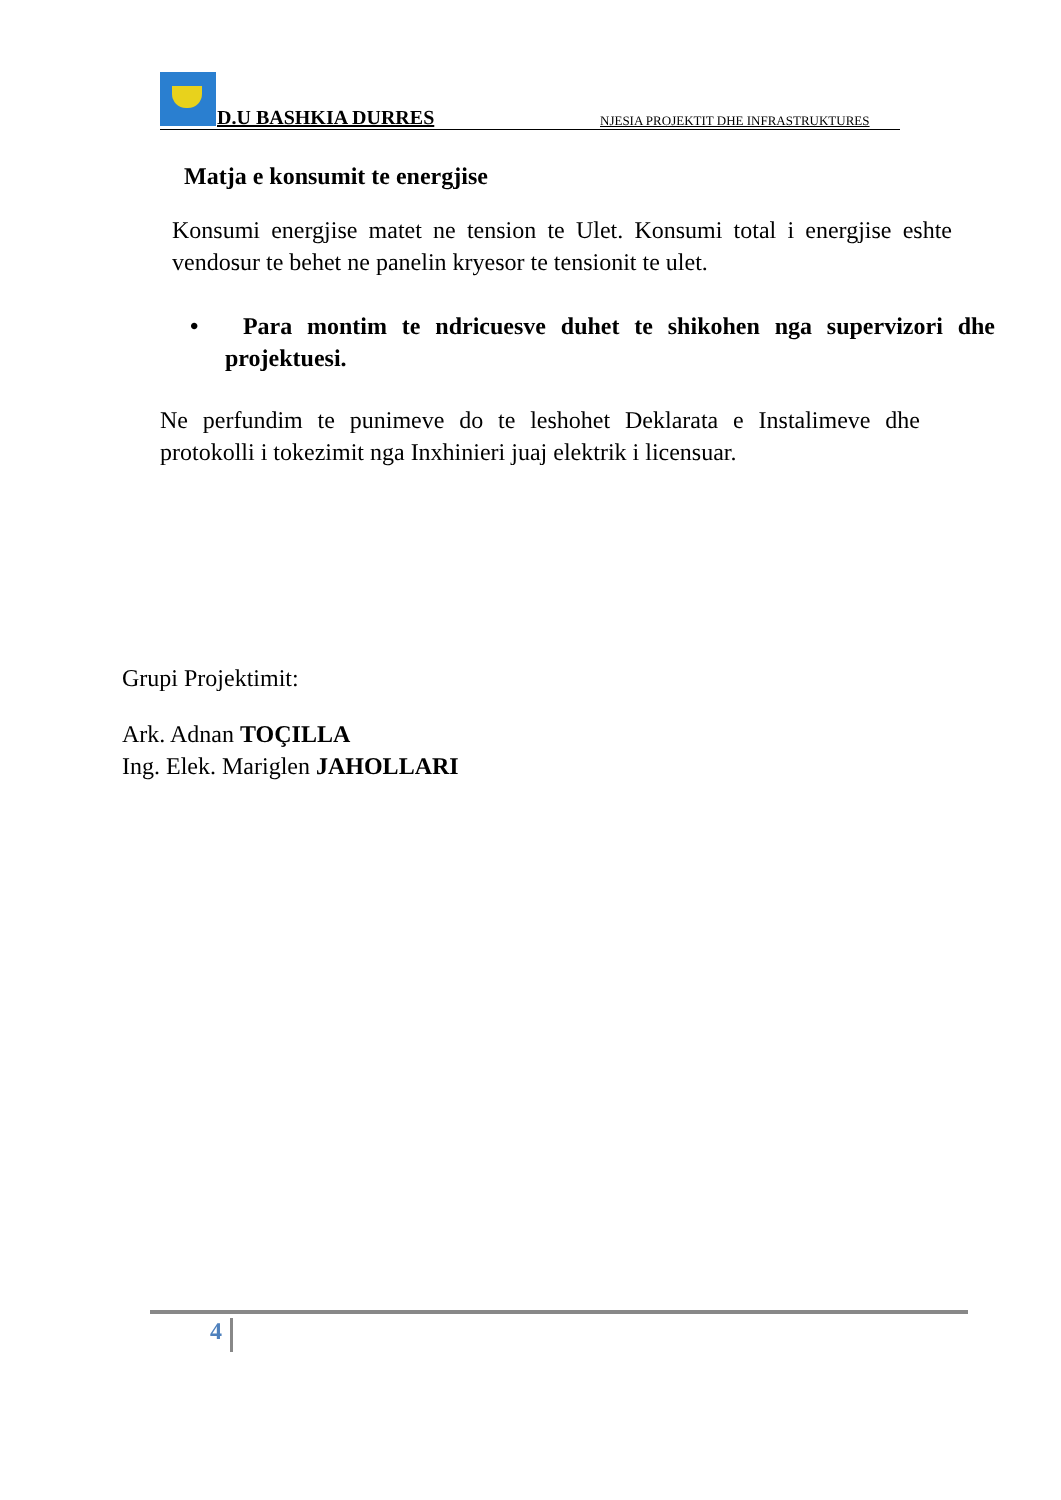D.U BASHKIA DURRES NJESIA PROJEKTIT DHE INFRASTRUKTURES
Matja e konsumit te energjise
Konsumi energjise matet ne tension te Ulet. Konsumi total i energjise eshte vendosur te behet ne panelin kryesor te tensionit te ulet.
• Para montim te ndricuesve duhet te shikohen nga supervizori dhe projektuesi.
Ne perfundim te punimeve do te leshohet Deklarata e Instalimeve dhe protokolli i tokezimit nga Inxhinieri juaj elektrik i licensuar.
Grupi Projektimit:
Ark. Adnan TOÇILLA
Ing. Elek. Mariglen JAHOLLARI
4